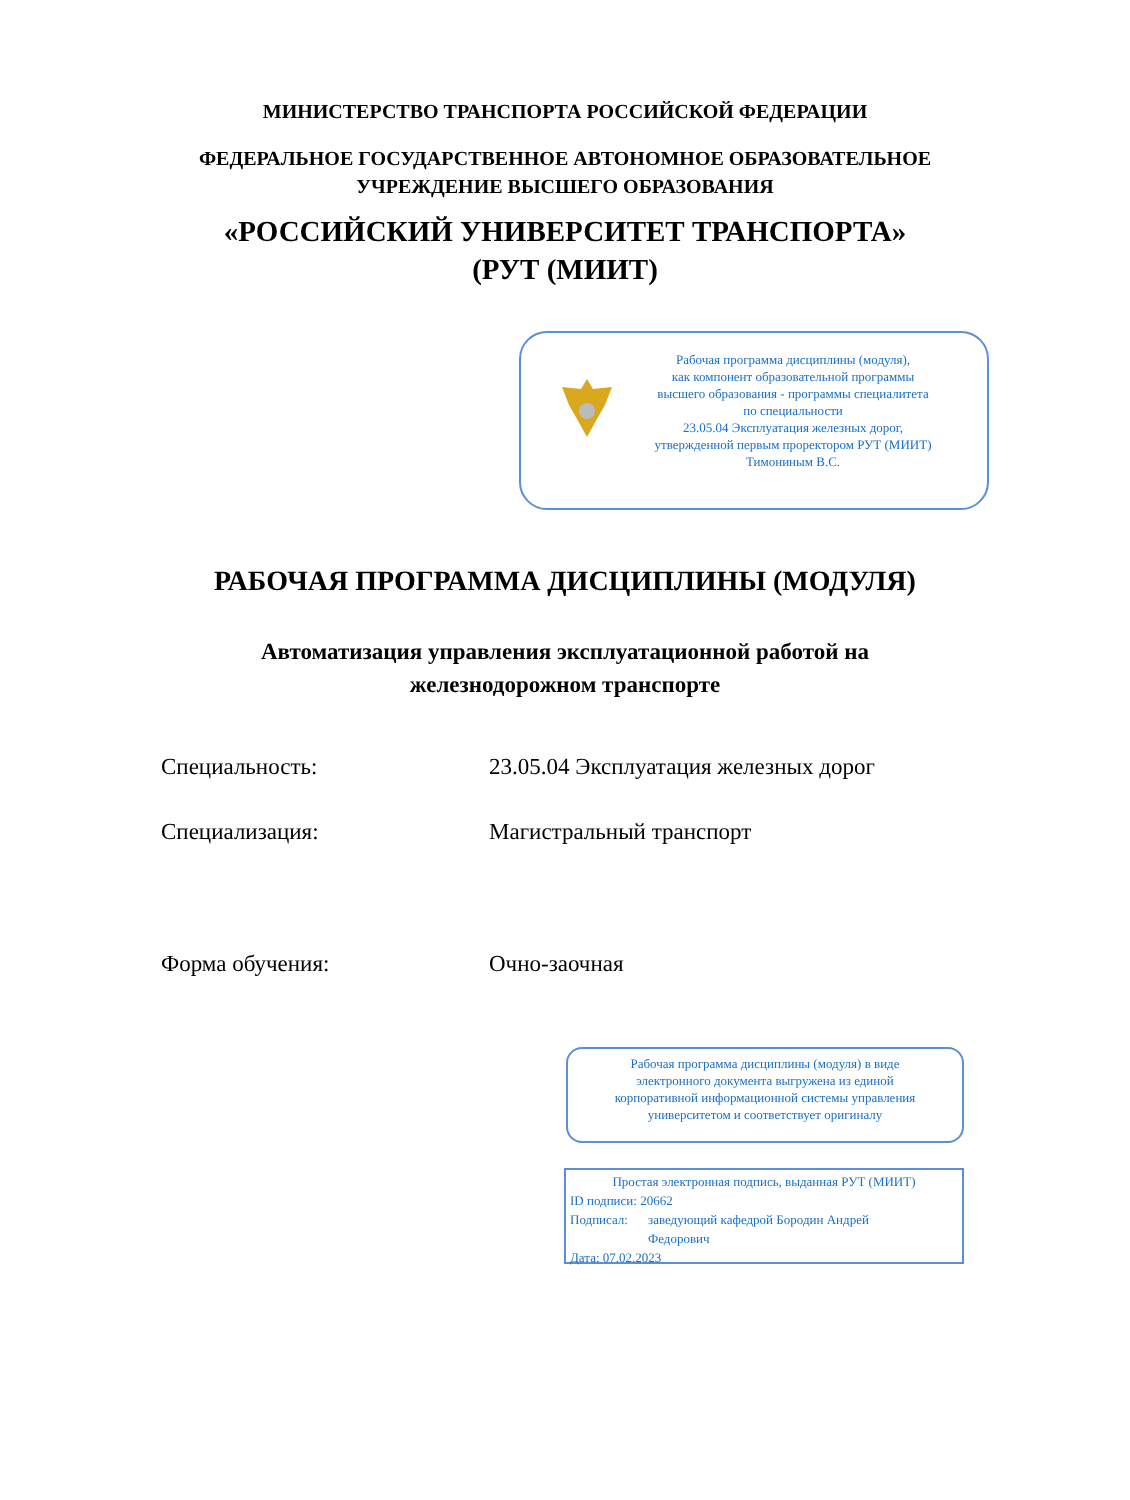МИНИСТЕРСТВО ТРАНСПОРТА РОССИЙСКОЙ ФЕДЕРАЦИИ
ФЕДЕРАЛЬНОЕ ГОСУДАРСТВЕННОЕ АВТОНОМНОЕ ОБРАЗОВАТЕЛЬНОЕ
УЧРЕЖДЕНИЕ ВЫСШЕГО ОБРАЗОВАНИЯ
«РОССИЙСКИЙ УНИВЕРСИТЕТ ТРАНСПОРТА»
(РУТ (МИИТ)
Рабочая программа дисциплины (модуля),
как компонент образовательной программы
высшего образования - программы специалитета
по специальности
23.05.04 Эксплуатация железных дорог,
утвержденной первым проректором РУТ (МИИТ)
Тимониным В.С.
РАБОЧАЯ ПРОГРАММА ДИСЦИПЛИНЫ (МОДУЛЯ)
Автоматизация управления эксплуатационной работой на
железнодорожном транспорте
Специальность: 23.05.04 Эксплуатация железных дорог
Специализация: Магистральный транспорт
Форма обучения: Очно-заочная
Рабочая программа дисциплины (модуля) в виде
электронного документа выгружена из единой
корпоративной информационной системы управления
университетом и соответствует оригиналу
Простая электронная подпись, выданная РУТ (МИИТ)
ID подписи: 20662
Подписал: заведующий кафедрой Бородин Андрей
Федорович
Дата: 07.02.2023